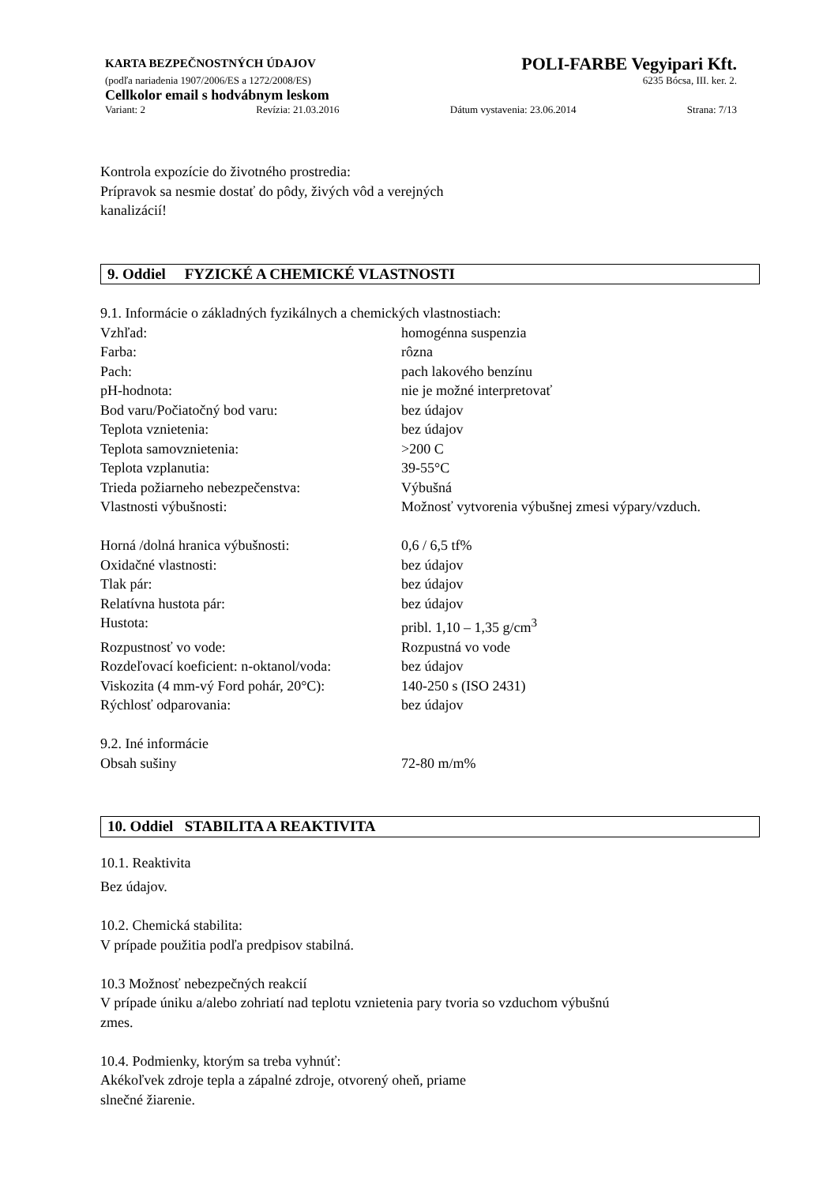KARTA BEZPEČNOSTNÝCH ÚDAJOV POLI-FARBE Vegyipari Kft.
(podľa nariadenia 1907/2006/ES a 1272/2008/ES) 6235 Bócsa, III. ker. 2.
Cellkolor email s hodvábnym leskom
Variant: 2 Revízia: 21.03.2016 Dátum vystavenia: 23.06.2014 Strana: 7/13
Kontrola expozície do životného prostredia:
Prípravok sa nesmie dostať do pôdy, živých vôd a verejných
kanalizácií!
9. Oddiel FYZICKÉ A CHEMICKÉ VLASTNOSTI
9.1. Informácie o základných fyzikálnych a chemických vlastnostiach:
| Vzhľad: | homogénna suspenzia |
| Farba: | rôzna |
| Pach: | pach lakového benzínu |
| pH-hodnota: | nie je možné interpretovať |
| Bod varu/Počiatočný bod varu: | bez údajov |
| Teplota vznietenia: | bez údajov |
| Teplota samovznietenia: | >200 C |
| Teplota vzplanutia: | 39-55°C |
| Trieda požiarneho nebezpečenstva: | Výbušná |
| Vlastnosti výbušnosti: | Možnosť vytvorenia výbušnej zmesi výpary/vzduch. |
| Horná /dolná hranica výbušnosti: | 0,6 / 6,5 tf% |
| Oxidačné vlastnosti: | bez údajov |
| Tlak pár: | bez údajov |
| Relatívna hustota pár: | bez údajov |
| Hustota: | pribl. 1,10 – 1,35 g/cm<sup>3</sup> |
| Rozpustnosť vo vode: | Rozpustná vo vode |
| Rozdeľovací koeficient: n-oktanol/voda: | bez údajov |
| Viskozita (4 mm-vý Ford pohár, 20°C): | 140-250 s (ISO 2431) |
| Rýchlosť odparovania: | bez údajov |
| 9.2. Iné informácie | |
| Obsah sušiny | 72-80 m/m% |
10. Oddiel STABILITA A REAKTIVITA
10.1. Reaktivita
Bez údajov.
10.2. Chemická stabilita:
V prípade použitia podľa predpisov stabilná.
10.3 Možnosť nebezpečných reakcií
V prípade úniku a/alebo zohriatí nad teplotu vznietenia pary tvoria so vzduchom výbušnú
zmes.
10.4. Podmienky, ktorým sa treba vyhnúť:
Akékoľvek zdroje tepla a zápalné zdroje, otvorený oheň, priame
slnečné žiarenie.